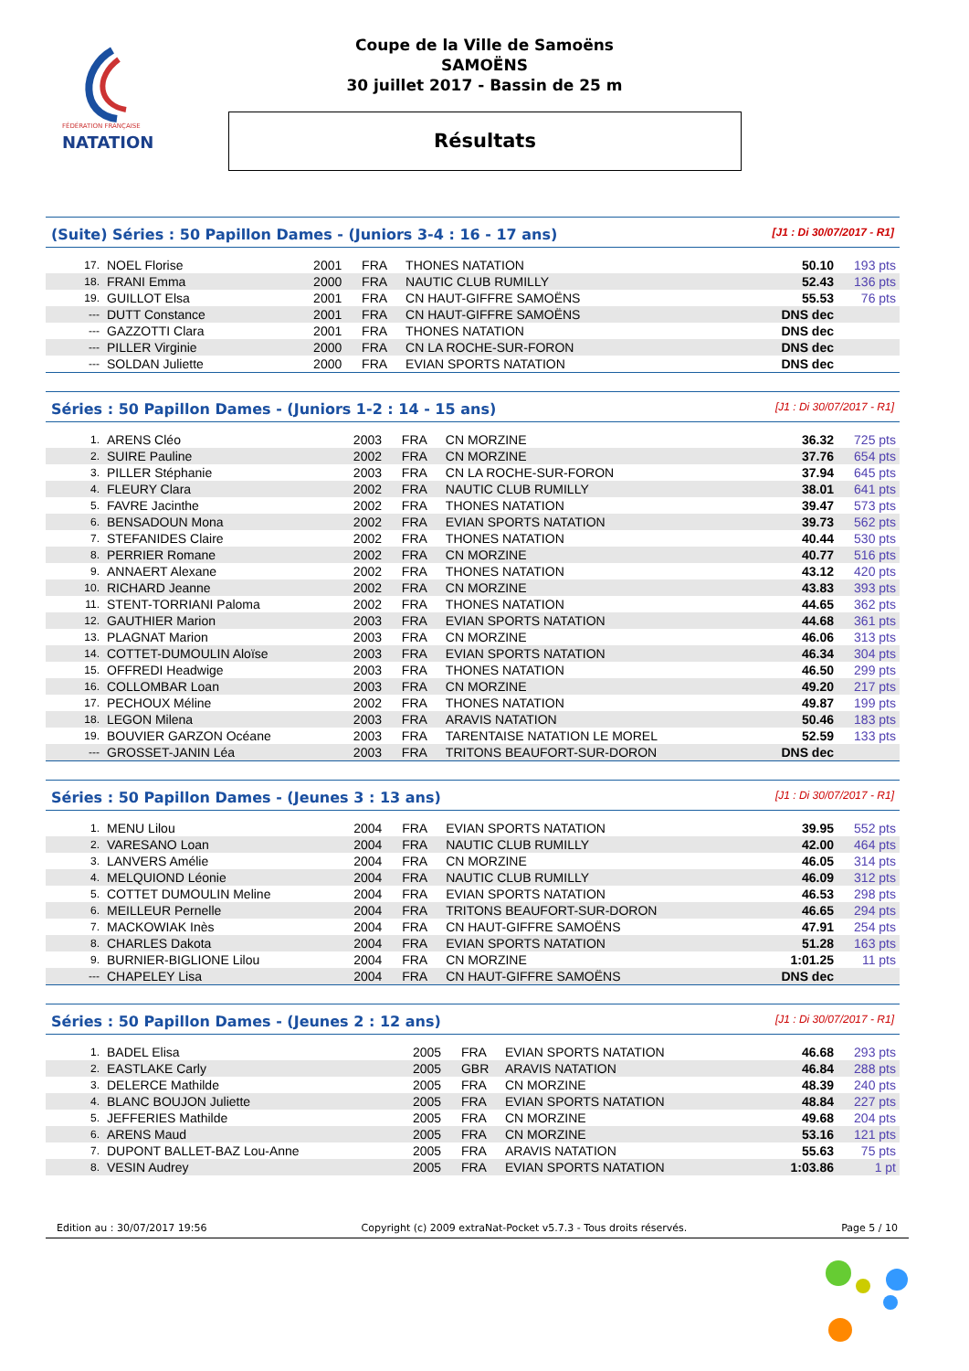FÉDÉRATION FRANÇAISE
NATATION
Coupe de la Ville de Samoëns
SAMOËNS
30 juillet 2017 - Bassin de 25 m
Résultats
(Suite) Séries : 50 Papillon Dames - (Juniors 3-4 : 16 - 17 ans) [J1 : Di 30/07/2017 - R1]
| 17. | NOEL Florise | 2001 | FRA | THONES NATATION | 50.10 | 193 pts |
| 18. | FRANI Emma | 2000 | FRA | NAUTIC CLUB RUMILLY | 52.43 | 136 pts |
| 19. | GUILLOT Elsa | 2001 | FRA | CN HAUT-GIFFRE SAMOËNS | 55.53 | 76 pts |
| --- | DUTT Constance | 2001 | FRA | CN HAUT-GIFFRE SAMOËNS | DNS dec | |
| --- | GAZZOTTI Clara | 2001 | FRA | THONES NATATION | DNS dec | |
| --- | PILLER Virginie | 2000 | FRA | CN LA ROCHE-SUR-FORON | DNS dec | |
| --- | SOLDAN Juliette | 2000 | FRA | EVIAN SPORTS NATATION | DNS dec | |
Séries : 50 Papillon Dames - (Juniors 1-2 : 14 - 15 ans) [J1 : Di 30/07/2017 - R1]
| 1. | ARENS Cléo | 2003 | FRA | CN MORZINE | 36.32 | 725 pts |
| 2. | SUIRE Pauline | 2002 | FRA | CN MORZINE | 37.76 | 654 pts |
| 3. | PILLER Stéphanie | 2003 | FRA | CN LA ROCHE-SUR-FORON | 37.94 | 645 pts |
| 4. | FLEURY Clara | 2002 | FRA | NAUTIC CLUB RUMILLY | 38.01 | 641 pts |
| 5. | FAVRE Jacinthe | 2002 | FRA | THONES NATATION | 39.47 | 573 pts |
| 6. | BENSADOUN Mona | 2002 | FRA | EVIAN SPORTS NATATION | 39.73 | 562 pts |
| 7. | STEFANIDES Claire | 2002 | FRA | THONES NATATION | 40.44 | 530 pts |
| 8. | PERRIER Romane | 2002 | FRA | CN MORZINE | 40.77 | 516 pts |
| 9. | ANNAERT Alexane | 2002 | FRA | THONES NATATION | 43.12 | 420 pts |
| 10. | RICHARD Jeanne | 2002 | FRA | CN MORZINE | 43.83 | 393 pts |
| 11. | STENT-TORRIANI Paloma | 2002 | FRA | THONES NATATION | 44.65 | 362 pts |
| 12. | GAUTHIER Marion | 2003 | FRA | EVIAN SPORTS NATATION | 44.68 | 361 pts |
| 13. | PLAGNAT Marion | 2003 | FRA | CN MORZINE | 46.06 | 313 pts |
| 14. | COTTET-DUMOULIN Aloïse | 2003 | FRA | EVIAN SPORTS NATATION | 46.34 | 304 pts |
| 15. | OFFREDI Headwige | 2003 | FRA | THONES NATATION | 46.50 | 299 pts |
| 16. | COLLOMBAR Loan | 2003 | FRA | CN MORZINE | 49.20 | 217 pts |
| 17. | PECHOUX Méline | 2002 | FRA | THONES NATATION | 49.87 | 199 pts |
| 18. | LEGON Milena | 2003 | FRA | ARAVIS NATATION | 50.46 | 183 pts |
| 19. | BOUVIER GARZON Océane | 2003 | FRA | TARENTAISE NATATION LE MOREL | 52.59 | 133 pts |
| --- | GROSSET-JANIN Léa | 2003 | FRA | TRITONS BEAUFORT-SUR-DORON | DNS dec | |
Séries : 50 Papillon Dames - (Jeunes 3 : 13 ans) [J1 : Di 30/07/2017 - R1]
| 1. | MENU Lilou | 2004 | FRA | EVIAN SPORTS NATATION | 39.95 | 552 pts |
| 2. | VARESANO Loan | 2004 | FRA | NAUTIC CLUB RUMILLY | 42.00 | 464 pts |
| 3. | LANVERS Amélie | 2004 | FRA | CN MORZINE | 46.05 | 314 pts |
| 4. | MELQUIOND Léonie | 2004 | FRA | NAUTIC CLUB RUMILLY | 46.09 | 312 pts |
| 5. | COTTET DUMOULIN Meline | 2004 | FRA | EVIAN SPORTS NATATION | 46.53 | 298 pts |
| 6. | MEILLEUR Pernelle | 2004 | FRA | TRITONS BEAUFORT-SUR-DORON | 46.65 | 294 pts |
| 7. | MACKOWIAK Inès | 2004 | FRA | CN HAUT-GIFFRE SAMOËNS | 47.91 | 254 pts |
| 8. | CHARLES Dakota | 2004 | FRA | EVIAN SPORTS NATATION | 51.28 | 163 pts |
| 9. | BURNIER-BIGLIONE Lilou | 2004 | FRA | CN MORZINE | 1:01.25 | 11 pts |
| --- | CHAPELEY Lisa | 2004 | FRA | CN HAUT-GIFFRE SAMOËNS | DNS dec | |
Séries : 50 Papillon Dames - (Jeunes 2 : 12 ans) [J1 : Di 30/07/2017 - R1]
| 1. | BADEL Elisa | 2005 | FRA | EVIAN SPORTS NATATION | 46.68 | 293 pts |
| 2. | EASTLAKE Carly | 2005 | GBR | ARAVIS NATATION | 46.84 | 288 pts |
| 3. | DELERCE Mathilde | 2005 | FRA | CN MORZINE | 48.39 | 240 pts |
| 4. | BLANC BOUJON Juliette | 2005 | FRA | EVIAN SPORTS NATATION | 48.84 | 227 pts |
| 5. | JEFFERIES Mathilde | 2005 | FRA | CN MORZINE | 49.68 | 204 pts |
| 6. | ARENS Maud | 2005 | FRA | CN MORZINE | 53.16 | 121 pts |
| 7. | DUPONT BALLET-BAZ Lou-Anne | 2005 | FRA | ARAVIS NATATION | 55.63 | 75 pts |
| 8. | VESIN Audrey | 2005 | FRA | EVIAN SPORTS NATATION | 1:03.86 | 1 pt |
Edition au : 30/07/2017 19:56 Copyright (c) 2009 extraNat-Pocket v5.7.3 - Tous droits réservés. Page 5 / 10